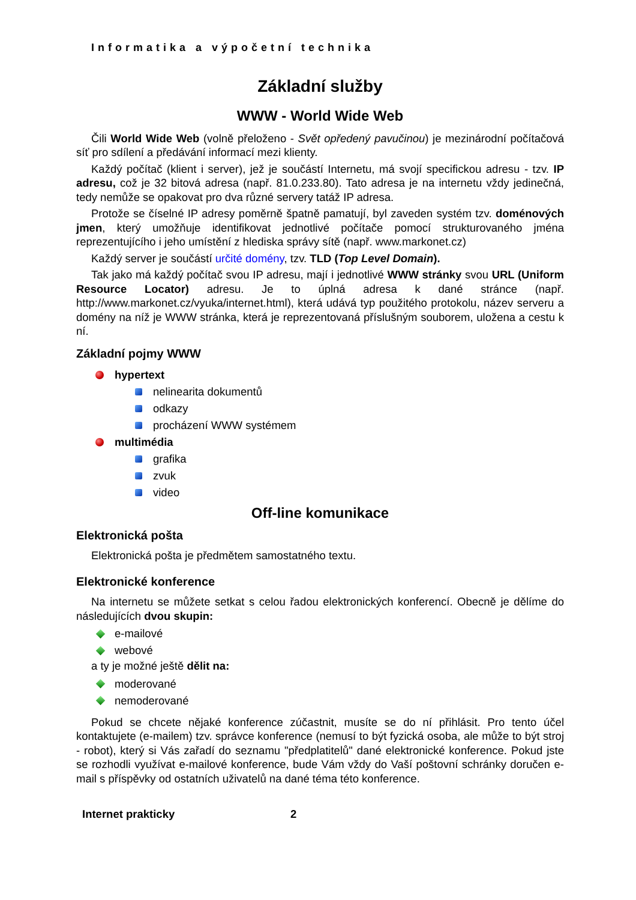Informatika a výpočetní technika
Základní služby
WWW - World Wide Web
Čili World Wide Web (volně přeloženo - Svět opředený pavučinou) je mezinárodní počítačová síť pro sdílení a předávání informací mezi klienty.
Každý počítač (klient i server), jež je součástí Internetu, má svojí specifickou adresu - tzv. IP adresu, což je 32 bitová adresa (např. 81.0.233.80). Tato adresa je na internetu vždy jedinečná, tedy nemůže se opakovat pro dva různé servery tatáž IP adresa.
Protože se číselné IP adresy poměrně špatně pamatují, byl zaveden systém tzv. doménových jmen, který umožňuje identifikovat jednotlivé počítače pomocí strukturovaného jména reprezentujícího i jeho umístění z hlediska správy sítě (např. www.markonet.cz)
Každý server je součástí určité domény, tzv. TLD (Top Level Domain).
Tak jako má každý počítač svou IP adresu, mají i jednotlivé WWW stránky svou URL (Uniform Resource Locator) adresu. Je to úplná adresa k dané stránce (např. http://www.markonet.cz/vyuka/internet.html), která udává typ použitého protokolu, název serveru a domény na níž je WWW stránka, která je reprezentovaná příslušným souborem, uložena a cestu k ní.
Základní pojmy WWW
hypertext
nelinearita dokumentů
odkazy
procházení WWW systémem
multimédia
grafika
zvuk
video
Off-line komunikace
Elektronická pošta
Elektronická pošta je předmětem samostatného textu.
Elektronické konference
Na internetu se můžete setkat s celou řadou elektronických konferencí. Obecně je dělíme do následujících dvou skupin:
e-mailové
webové
a ty je možné ještě dělit na:
moderované
nemoderované
Pokud se chcete nějaké konference zúčastnit, musíte se do ní přihlásit. Pro tento účel kontaktujete (e-mailem) tzv. správce konference (nemusí to být fyzická osoba, ale může to být stroj - robot), který si Vás zařadí do seznamu "předplatitelů" dané elektronické konference. Pokud jste se rozhodli využívat e-mailové konference, bude Vám vždy do Vaší poštovní schránky doručen e-mail s příspěvky od ostatních uživatelů na dané téma této konference.
Internet prakticky 2